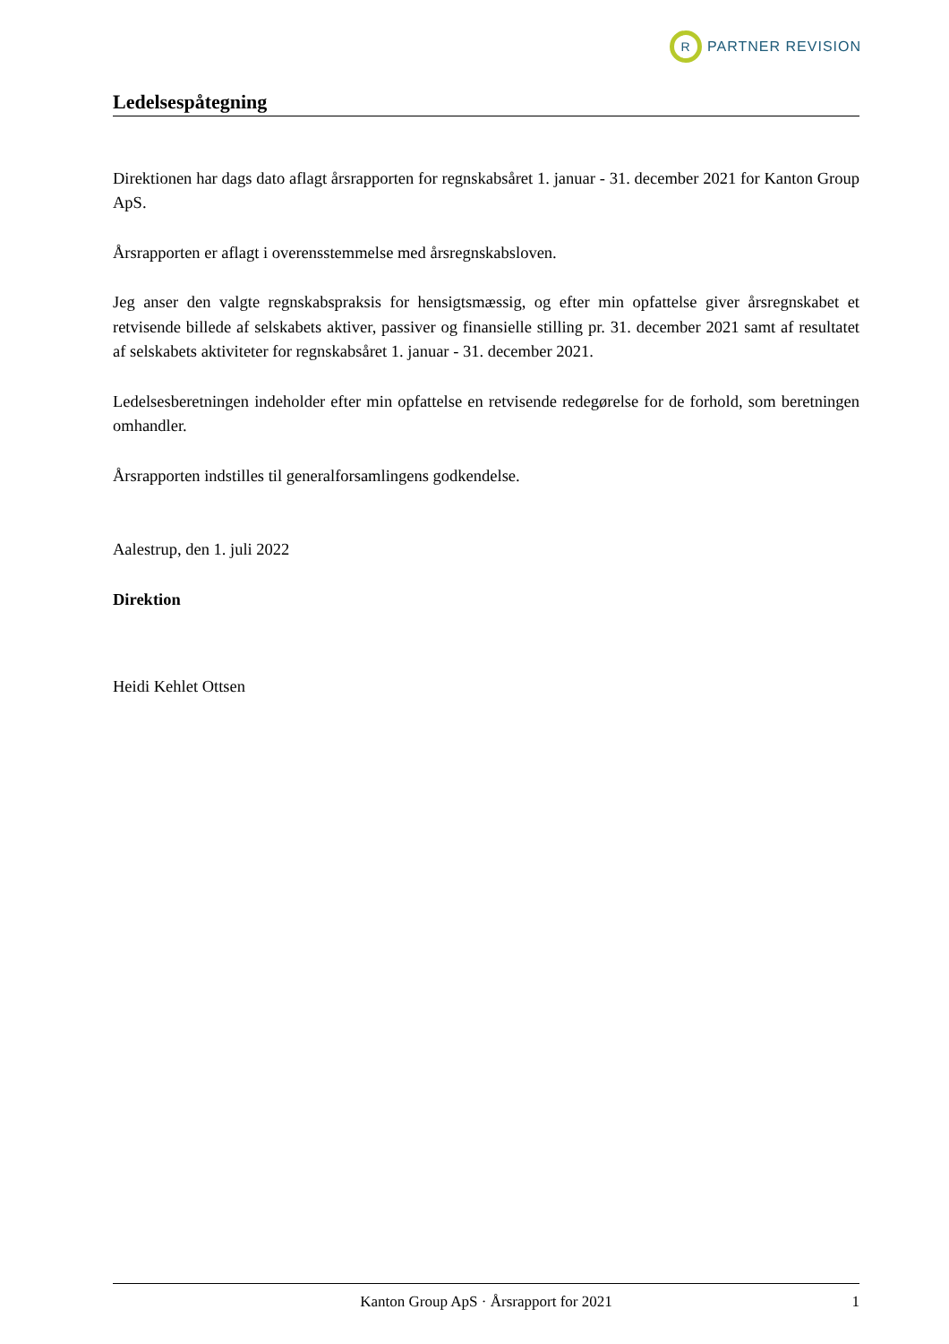R
PARTNER REVISION
Ledelsespåtegning
Direktionen har dags dato aflagt årsrapporten for regnskabsåret 1. januar - 31. december 2021 for Kanton Group ApS.
Årsrapporten er aflagt i overensstemmelse med årsregnskabsloven.
Jeg anser den valgte regnskabspraksis for hensigtsmæssig, og efter min opfattelse giver årsregnskabet et retvisende billede af selskabets aktiver, passiver og finansielle stilling pr. 31. december 2021 samt af resultatet af selskabets aktiviteter for regnskabsåret 1. januar - 31. december 2021.
Ledelsesberetningen indeholder efter min opfattelse en retvisende redegørelse for de forhold, som beretningen omhandler.
Årsrapporten indstilles til generalforsamlingens godkendelse.
Aalestrup, den 1. juli 2022
Direktion
Heidi Kehlet Ottsen
Kanton Group ApS · Årsrapport for 2021 1